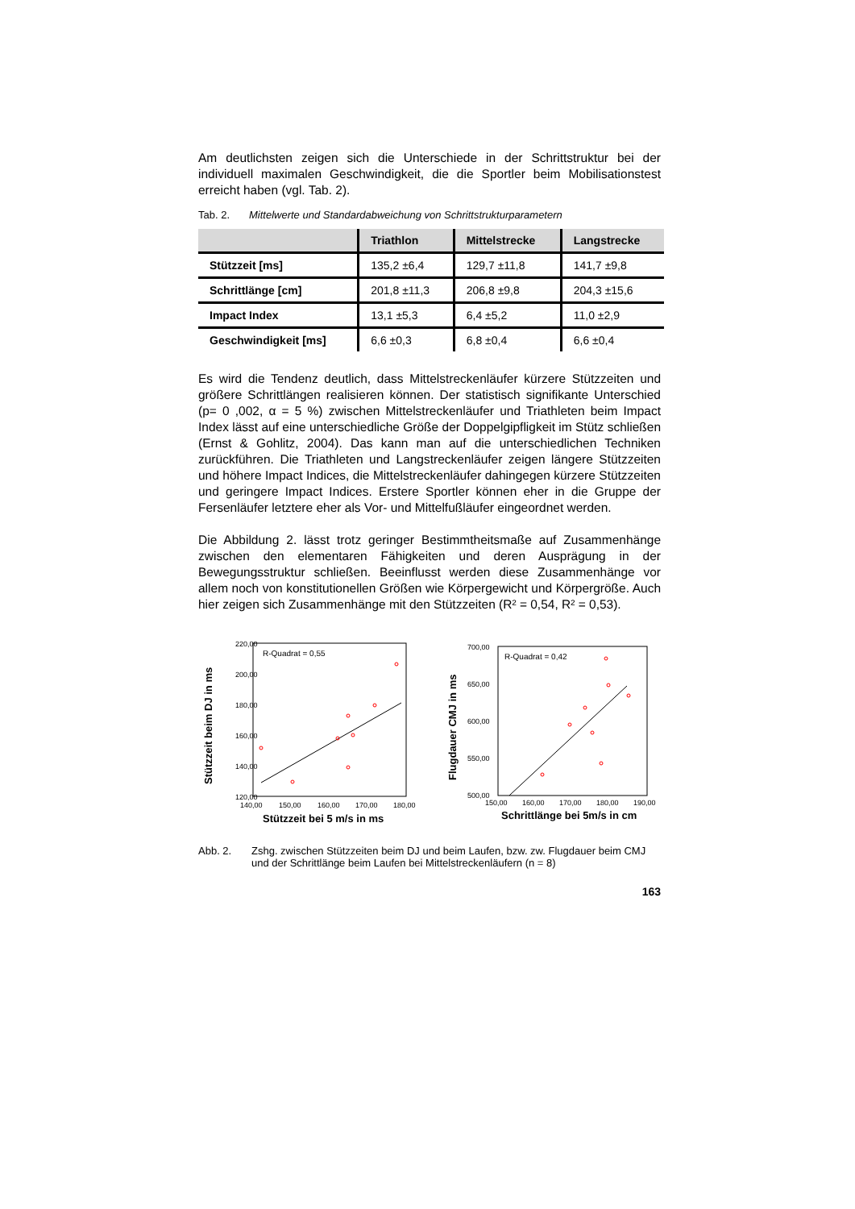Am deutlichsten zeigen sich die Unterschiede in der Schrittstruktur bei der individuell maximalen Geschwindigkeit, die die Sportler beim Mobilisationstest erreicht haben (vgl. Tab. 2).
Tab. 2. Mittelwerte und Standardabweichung von Schrittstrukturparametern
| | Triathlon | Mittelstrecke | Langstrecke |
| --- | --- | --- | --- |
| Stützzeit [ms] | 135,2 ±6,4 | 129,7 ±11,8 | 141,7 ±9,8 |
| Schrittlänge [cm] | 201,8 ±11,3 | 206,8 ±9,8 | 204,3 ±15,6 |
| Impact Index | 13,1 ±5,3 | 6,4 ±5,2 | 11,0 ±2,9 |
| Geschwindigkeit [ms] | 6,6 ±0,3 | 6,8 ±0,4 | 6,6 ±0,4 |
Es wird die Tendenz deutlich, dass Mittelstreckenläufer kürzere Stützzeiten und größere Schrittlängen realisieren können. Der statistisch signifikante Unterschied (p= 0 ,002, α = 5 %) zwischen Mittelstreckenläufer und Triathleten beim Impact Index lässt auf eine unterschiedliche Größe der Doppelgipfligkeit im Stütz schließen (Ernst & Gohlitz, 2004). Das kann man auf die unterschiedlichen Techniken zurückführen. Die Triathleten und Langstreckenläufer zeigen längere Stützzeiten und höhere Impact Indices, die Mittelstreckenläufer dahingegen kürzere Stützzeiten und geringere Impact Indices. Erstere Sportler können eher in die Gruppe der Fersenläufer letztere eher als Vor- und Mittelfußläufer eingeordnet werden.
Die Abbildung 2. lässt trotz geringer Bestimmtheitsmaße auf Zusammenhänge zwischen den elementaren Fähigkeiten und deren Ausprägung in der Bewegungsstruktur schließen. Beeinflusst werden diese Zusammenhänge vor allem noch von konstitutionellen Größen wie Körpergewicht und Körpergröße. Auch hier zeigen sich Zusammenhänge mit den Stützzeiten (R² = 0,54, R² = 0,53).
R-Quadrat = 0,55
220,00
200,00
180,00
160,00
140,00
120,00
140,00
150,00
160,00
170,00
180,00
Stützzeit bei 5 m/s in ms
Stützzeit beim DJ in ms
R-Quadrat = 0,42
700,00
650,00
600,00
550,00
500,00
150,00
160,00
170,00
180,00
190,00
Schrittlänge bei 5m/s in cm
Flugdauer CMJ in ms
Abb. 2. Zshg. zwischen Stützzeiten beim DJ und beim Laufen, bzw. zw. Flugdauer beim CMJ und der Schrittlänge beim Laufen bei Mittelstreckenläufern (n = 8)
163